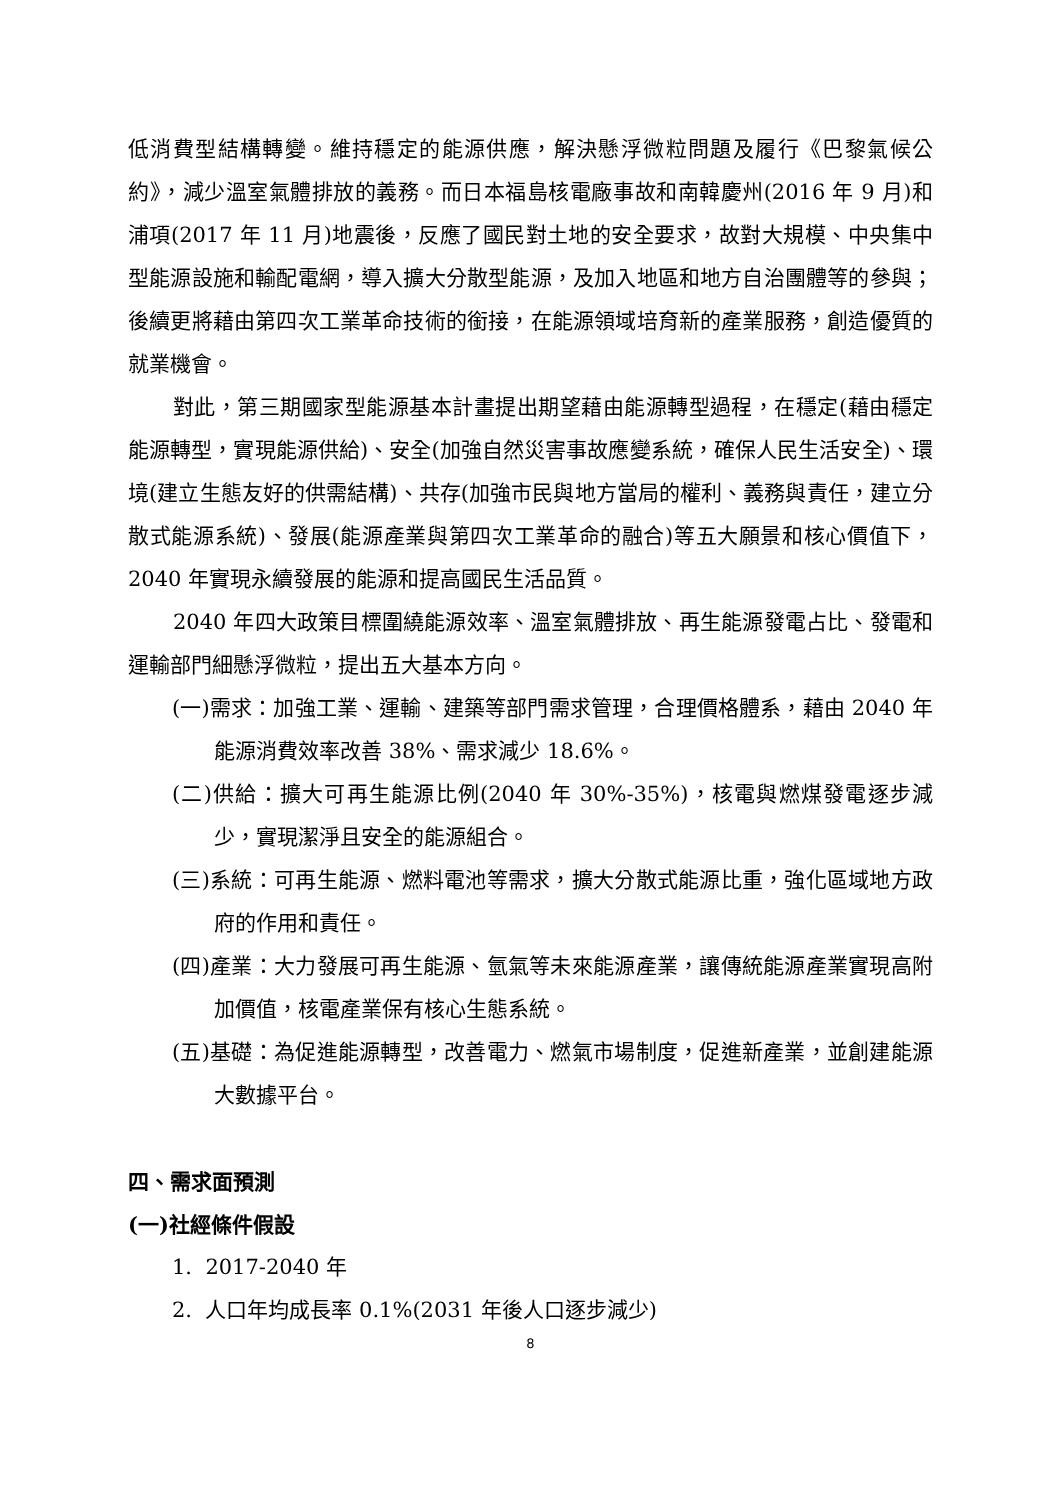低消費型結構轉變。維持穩定的能源供應，解決懸浮微粒問題及履行《巴黎氣候公約》，減少溫室氣體排放的義務。而日本福島核電廠事故和南韓慶州(2016 年 9 月)和浦項(2017 年 11 月)地震後，反應了國民對土地的安全要求，故對大規模、中央集中型能源設施和輸配電網，導入擴大分散型能源，及加入地區和地方自治團體等的參與；後續更將藉由第四次工業革命技術的銜接，在能源領域培育新的產業服務，創造優質的就業機會。
對此，第三期國家型能源基本計畫提出期望藉由能源轉型過程，在穩定(藉由穩定能源轉型，實現能源供給)、安全(加強自然災害事故應變系統，確保人民生活安全)、環境(建立生態友好的供需結構)、共存(加強市民與地方當局的權利、義務與責任，建立分散式能源系統)、發展(能源產業與第四次工業革命的融合)等五大願景和核心價值下，2040 年實現永續發展的能源和提高國民生活品質。
2040 年四大政策目標圍繞能源效率、溫室氣體排放、再生能源發電占比、發電和運輸部門細懸浮微粒，提出五大基本方向。
(一)需求：加強工業、運輸、建築等部門需求管理，合理價格體系，藉由 2040 年能源消費效率改善 38%、需求減少 18.6%。
(二)供給：擴大可再生能源比例(2040 年 30%-35%)，核電與燃煤發電逐步減少，實現潔淨且安全的能源組合。
(三)系統：可再生能源、燃料電池等需求，擴大分散式能源比重，強化區域地方政府的作用和責任。
(四)產業：大力發展可再生能源、氫氣等未來能源產業，讓傳統能源產業實現高附加價值，核電產業保有核心生態系統。
(五)基礎：為促進能源轉型，改善電力、燃氣市場制度，促進新產業，並創建能源大數據平台。
四、需求面預測
(一)社經條件假設
1. 2017-2040 年
2. 人口年均成長率 0.1%(2031 年後人口逐步減少)
8